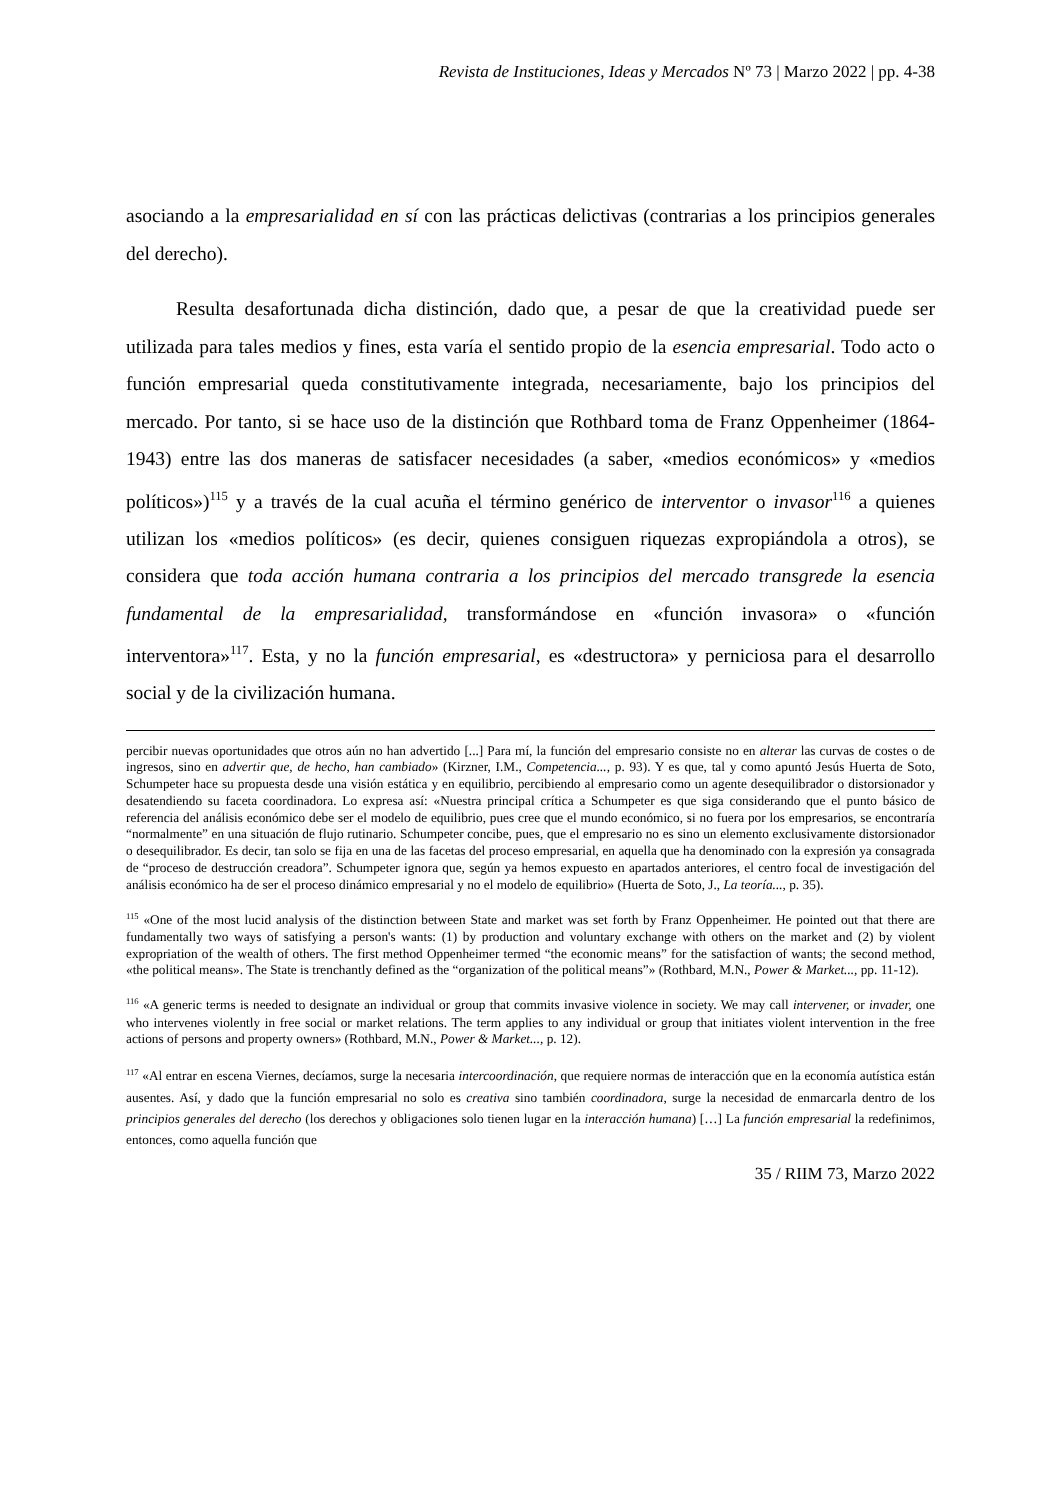Revista de Instituciones, Ideas y Mercados Nº 73 | Marzo 2022 | pp. 4-38
asociando a la empresarialidad en sí con las prácticas delictivas (contrarias a los principios generales del derecho).
Resulta desafortunada dicha distinción, dado que, a pesar de que la creatividad puede ser utilizada para tales medios y fines, esta varía el sentido propio de la esencia empresarial. Todo acto o función empresarial queda constitutivamente integrada, necesariamente, bajo los principios del mercado. Por tanto, si se hace uso de la distinción que Rothbard toma de Franz Oppenheimer (1864-1943) entre las dos maneras de satisfacer necesidades (a saber, «medios económicos» y «medios políticos»)<sup>115</sup> y a través de la cual acuña el término genérico de interventor o invasor<sup>116</sup> a quienes utilizan los «medios políticos» (es decir, quienes consiguen riquezas expropiándola a otros), se considera que toda acción humana contraria a los principios del mercado transgrede la esencia fundamental de la empresarialidad, transformándose en «función invasora» o «función interventora»<sup>117</sup>. Esta, y no la función empresarial, es «destructora» y perniciosa para el desarrollo social y de la civilización humana.
percibir nuevas oportunidades que otros aún no han advertido [...] Para mí, la función del empresario consiste no en alterar las curvas de costes o de ingresos, sino en advertir que, de hecho, han cambiado» (Kirzner, I.M., Competencia..., p. 93). Y es que, tal y como apuntó Jesús Huerta de Soto, Schumpeter hace su propuesta desde una visión estática y en equilibrio, percibiendo al empresario como un agente desequilibrador o distorsionador y desatendiendo su faceta coordinadora. Lo expresa así: «Nuestra principal crítica a Schumpeter es que siga considerando que el punto básico de referencia del análisis económico debe ser el modelo de equilibrio, pues cree que el mundo económico, si no fuera por los empresarios, se encontraría “normalmente” en una situación de flujo rutinario. Schumpeter concibe, pues, que el empresario no es sino un elemento exclusivamente distorsionador o desequilibrador. Es decir, tan solo se fija en una de las facetas del proceso empresarial, en aquella que ha denominado con la expresión ya consagrada de “proceso de destrucción creadora”. Schumpeter ignora que, según ya hemos expuesto en apartados anteriores, el centro focal de investigación del análisis económico ha de ser el proceso dinámico empresarial y no el modelo de equilibrio» (Huerta de Soto, J., La teoría..., p. 35).
<sup>115</sup> «One of the most lucid analysis of the distinction between State and market was set forth by Franz Oppenheimer. He pointed out that there are fundamentally two ways of satisfying a person's wants: (1) by production and voluntary exchange with others on the market and (2) by violent expropriation of the wealth of others. The first method Oppenheimer termed “the economic means” for the satisfaction of wants; the second method, «the political means». The State is trenchantly defined as the “organization of the political means”» (Rothbard, M.N., Power & Market..., pp. 11-12).
<sup>116</sup> «A generic terms is needed to designate an individual or group that commits invasive violence in society. We may call intervener, or invader, one who intervenes violently in free social or market relations. The term applies to any individual or group that initiates violent intervention in the free actions of persons and property owners» (Rothbard, M.N., Power & Market..., p. 12).
<sup>117</sup> «Al entrar en escena Viernes, decíamos, surge la necesaria intercoordinación, que requiere normas de interacción que en la economía autística están ausentes. Así, y dado que la función empresarial no solo es creativa sino también coordinadora, surge la necesidad de enmarcarla dentro de los principios generales del derecho (los derechos y obligaciones solo tienen lugar en la interacción humana) […] La función empresarial la redefinimos, entonces, como aquella función que
35 / RIIM 73, Marzo 2022